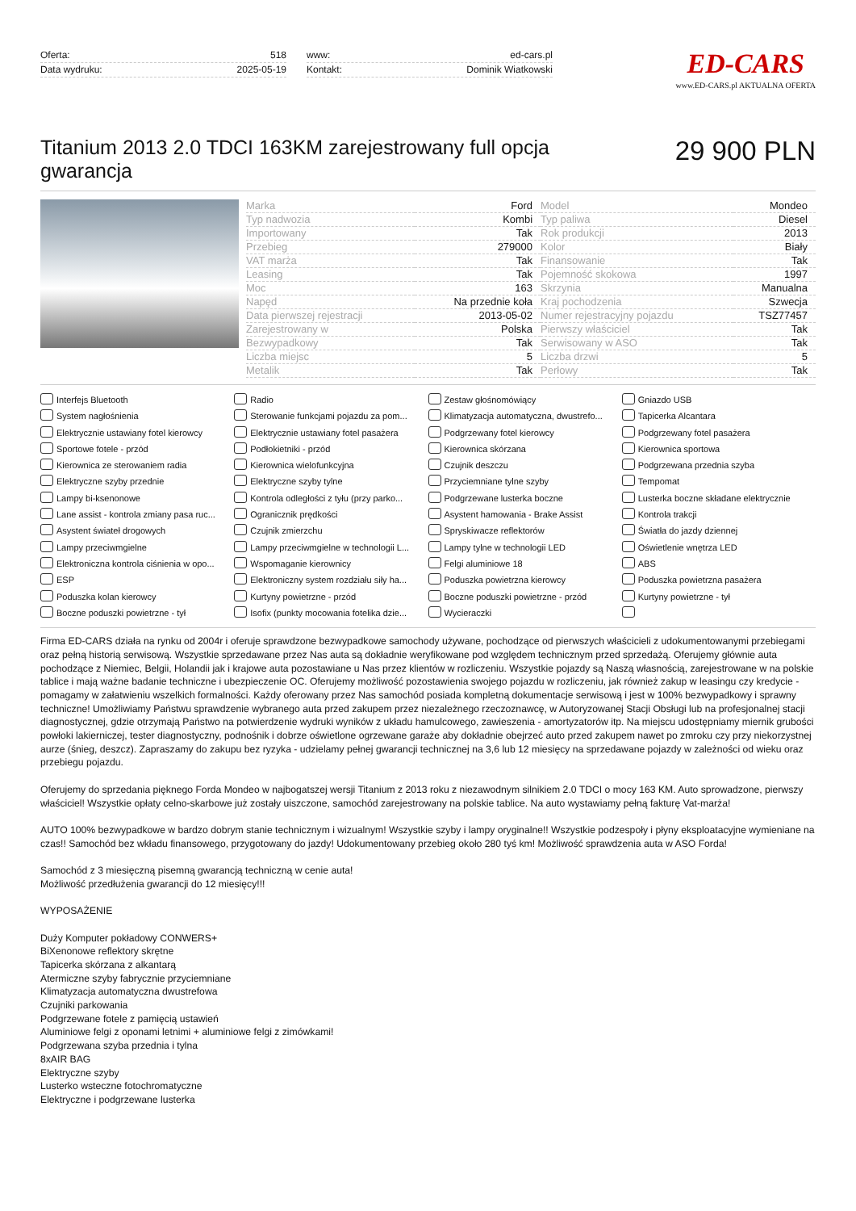Oferta: 518
Data wydruku: 2025-05-19
www: ed-cars.pl
Kontakt: Dominik Wiatkowski
ED-CARS
www.ED-CARS.pl AKTUALNA OFERTA
Titanium 2013 2.0 TDCI 163KM zarejestrowany full opcja gwarancja
29 900 PLN
| Marka | Ford | Model | Mondeo |
| Typ nadwozia | Kombi | Typ paliwa | Diesel |
| Importowany | Tak | Rok produkcji | 2013 |
| Przebieg | 279000 | Kolor | Biały |
| VAT marża | Tak | Finansowanie | Tak |
| Leasing | Tak | Pojemność skokowa | 1997 |
| Moc | 163 | Skrzynia | Manualna |
| Napęd | Na przednie koła | Kraj pochodzenia | Szwecja |
| Data pierwszej rejestracji | 2013-05-02 | Numer rejestracyjny pojazdu | TSZ77457 |
| Zarejestrowany w | Polska | Pierwszy właściciel | Tak |
| Bezwypadkowy | Tak | Serwisowany w ASO | Tak |
| Liczba miejsc | 5 | Liczba drzwi | 5 |
| Metalik | Tak | Perłowy | Tak |
Interfejs Bluetooth
Radio
Zestaw głośnomówiący
Gniazdo USB
System nagłośnienia
Sterowanie funkcjami pojazdu za pom...
Klimatyzacja automatyczna, dwustrefo...
Tapicerka Alcantara
Elektrycznie ustawiany fotel kierowcy
Elektrycznie ustawiany fotel pasażera
Podgrzewany fotel kierowcy
Podgrzewany fotel pasażera
Sportowe fotele - przód
Podłokietniki - przód
Kierownica skórzana
Kierownica sportowa
Kierownica ze sterowaniem radia
Kierownica wielofunkcyjna
Czujnik deszczu
Podgrzewana przednia szyba
Elektryczne szyby przednie
Elektryczne szyby tylne
Przyciemniane tylne szyby
Tempomat
Lampy bi-ksenonowe
Kontrola odległości z tyłu (przy parko...
Podgrzewane lusterka boczne
Lusterka boczne składane elektrycznie
Lane assist - kontrola zmiany pasa ruc...
Ogranicznik prędkości
Asystent hamowania - Brake Assist
Kontrola trakcji
Asystent świateł drogowych
Czujnik zmierzchu
Spryskiwacze reflektorów
Światła do jazdy dziennej
Lampy przeciwmgielne
Lampy przeciwmgielne w technologii L...
Lampy tylne w technologii LED
Oświetlenie wnętrza LED
Elektroniczna kontrola ciśnienia w opo...
Wspomaganie kierownicy
Felgi aluminiowe 18
ABS
ESP
Elektroniczny system rozdziału siły ha...
Poduszka powietrzna kierowcy
Poduszka powietrzna pasażera
Poduszka kolan kierowcy
Kurtyny powietrzne - przód
Boczne poduszki powietrzne - przód
Kurtyny powietrzne - tył
Boczne poduszki powietrzne - tył
Isofix (punkty mocowania fotelika dzie...
Wycieraczki
Firma ED-CARS działa na rynku od 2004r i oferuje sprawdzone bezwypadkowe samochody używane, pochodzące od pierwszych właścicieli z udokumentowanymi przebiegami oraz pełną historią serwisową. Wszystkie sprzedawane przez Nas auta są dokładnie weryfikowane pod względem technicznym przed sprzedażą. Oferujemy głównie auta pochodzące z Niemiec, Belgii, Holandii jak i krajowe auta pozostawiane u Nas przez klientów w rozliczeniu. Wszystkie pojazdy są Naszą własnością, zarejestrowane w na polskie tablice i mają ważne badanie techniczne i ubezpieczenie OC. Oferujemy możliwość pozostawienia swojego pojazdu w rozliczeniu, jak również zakup w leasingu czy kredycie - pomagamy w załatwieniu wszelkich formalności. Każdy oferowany przez Nas samochód posiada kompletną dokumentacje serwisową i jest w 100% bezwypadkowy i sprawny techniczne! Umożliwiamy Państwu sprawdzenie wybranego auta przed zakupem przez niezależnego rzeczoznawcę, w Autoryzowanej Stacji Obsługi lub na profesjonalnej stacji diagnostycznej, gdzie otrzymają Państwo na potwierdzenie wydruki wyników z układu hamulcowego, zawieszenia - amortyzatorów itp. Na miejscu udostępniamy miernik grubości powłoki lakierniczej, tester diagnostyczny, podnośnik i dobrze oświetlone ogrzewane garaże aby dokładnie obejrzeć auto przed zakupem nawet po zmroku czy przy niekorzystnej aurze (śnieg, deszcz). Zapraszamy do zakupu bez ryzyka - udzielamy pełnej gwarancji technicznej na 3,6 lub 12 miesięcy na sprzedawane pojazdy w zależności od wieku oraz przebiegu pojazdu.
Oferujemy do sprzedania pięknego Forda Mondeo w najbogatszej wersji Titanium z 2013 roku z niezawodnym silnikiem 2.0 TDCI o mocy 163 KM. Auto sprowadzone, pierwszy właściciel! Wszystkie opłaty celno-skarbowe już zostały uiszczone, samochód zarejestrowany na polskie tablice. Na auto wystawiamy pełną fakturę Vat-marża!
AUTO 100% bezwypadkowe w bardzo dobrym stanie technicznym i wizualnym! Wszystkie szyby i lampy oryginalne!! Wszystkie podzespoły i płyny eksploatacyjne wymieniane na czas!! Samochód bez wkładu finansowego, przygotowany do jazdy! Udokumentowany przebieg około 280 tyś km! Możliwość sprawdzenia auta w ASO Forda!
Samochód z 3 miesięczną pisemną gwarancją techniczną w cenie auta!
Możliwość przedłużenia gwarancji do 12 miesięcy!!!
WYPOSAŻENIE
Duży Komputer pokładowy CONWERS+
BiXenonowe reflektory skrętne
Tapicerka skórzana z alkantarą
Atermiczne szyby fabrycznie przyciemniane
Klimatyzacja automatyczna dwustrefowa
Czujniki parkowania
Podgrzewane fotele z pamięcią ustawień
Aluminiowe felgi z oponami letnimi + aluminiowe felgi z zimówkami!
Podgrzewana szyba przednia i tylna
8xAIR BAG
Elektryczne szyby
Lusterko wsteczne fotochromatyczne
Elektryczne i podgrzewane lusterka